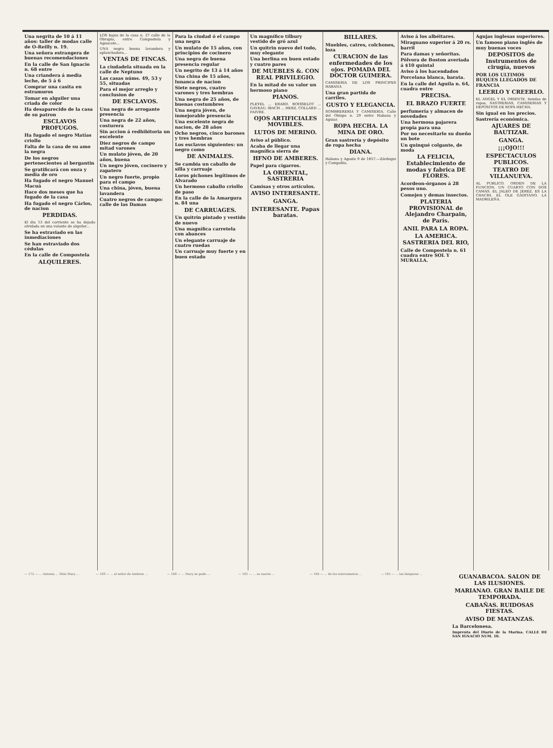Una negrita de 10 á 11 años: taller de modas calle de O-Reilly n. 19.
Una señora estrangera de buenas recomendaciones
En la calle de San Ignacio n. 68 entre
Una criandera á media leche, de 5 á 6
Comprar una casita en estramuros
Tomar en alquiler una criada de color
Ha desaparecido de la casa de su patron
ESCLAVOS PROFUGOS.
Ha fugado el negro Matías criollo
Falta de la casa de su amo la negra
De los negros pertenecientes al bergantin
Se gratificará con onza y media de oro
Ha fugado el negro Manuel Macuá
Hace dos meses que ha fugado de la casa
Ha fugado el negro Cárlos, de nacion
PERDIDAS.
El dia 13 del corriente se ha dejado olvidada en una volante de alquiler...
Se ha estraviado en las inmediaciones
Se han estraviado dos cédulas
En la calle de Compostela
ALQUILERES.
LOS bajos de la casa n. 27 calle de la Obrapía, entre Compostela y Aguacate...
UNA negra buena lavandera y aplanchadora...
VENTAS DE FINCAS.
La ciudadela situada en la calle de Neptuno
Las casas núms. 49, 53 y 55, situadas
Para el mejor arreglo y conclusion de
DE ESCLAVOS.
Una negra de arrogante presencia
Una negra de 22 años, costurera
Sin accion á redhibitoria un escelente
Diez negros de campo mitad varones
Un mulato jóven, de 20 años, buena
Un negro jóven, cocinero y zapatero
Un negro fuerte, propio para el campo
Una china, jóven, buena lavandera
Cuatro negros de campo: calle de las Damas
Para la ciudad ó el campo una negra
Un mulato de 15 años, con principios de cocinero
Una negra de buena presencia regular
Un negrito de 13 á 14 años
Una china de 15 años, lunanca de nacion
Siete negros, cuatro varones y tres hembras
Una negra de 25 años, de buenas costumbres
Una negra jóven, de inmejorable presencia
Una escelente negra de nacion, de 28 años
Ocho negros, cinco barones y tres hembras
Los esclavos siguientes: un negro como
DE ANIMALES.
Se cambia un caballo de silla y carruaje
Loros pichones legítimos de Alvarado
Un hermoso caballo criollo de paso
En la calle de la Amargura n. 84 una
DE CARRUAGES.
Un quitrin pintado y vestido de nuevo
Una magnífica carretela con abances
Un elegante carruaje de cuatro ruedas
Un carruaje muy fuerte y en buen estado
Un magnífico tilbury vestido de gró azul
Un quitrin nuevo del todo, muy elegante
Una berlina en buen estado y cuatro pares
DE MUEBLES &. CON REAL PRIVILEGIO.
En la mitad de su valor un hermoso piano
PIANOS.
PLEYEL ... ERARD. BOISSELOT ... GAVEAU. IBACH ... HERZ. COLLARD ... FAIVRE.
OJOS ARTIFICIALES MOVIBLES.
LUTOS DE MERINO.
Aviso al público.
Acaba de llegar una magnífica sierra de
HFNO DE AMBERES.
Papel para cigarros.
LA ORIENTAL, SASTRERIA
Camisas y otros artículos.
AVISO INTERESANTE.
GANGA.
INTERESANTE. Papas baratas.
BILLARES.
Muebles, catres, colchones, loza
CURACION de las enfermedades de los ojos. POMADA DEL DOCTOR GUIMERA.
CAMISERIA DE LOS PRINCIPES HABANA
Una gran partida de carriles.
GUSTO Y ELEGANCIA.
SOMBRERERIA Y CAMISERIA. Calle del Obispo n. 29 entre Habana y Aguiar.
ROPA HECHA. LA MINA DE ORO.
Gran sastrería y depósito de ropa hecha
DIANA.
Habana y Agosto 9 de 1857.—Zárdegui y Compañía.
Aviso á los albéitares.
Miraguano superior á 20 rs. barril
Para damas y señoritas.
Pólvora de Boston averiada á $10 quintal
Aviso á los hacendados
Porcelana blanca, barata.
En la calle del Aguila n. 64, cuadra entre
PRECISA.
EL BRAZO FUERTE
perfumería y almacen de novedades
Una hermosa pajarera propia para una
Por no necesitarlo su dueño un bote
Un quinqué colgante, de moda
LA FELICIA, Establecimiento de modas y fabrica DE FLORES.
Acordeon-órganos á 28 pesos uno.
Comejen y demas insectos.
PLATERIA PROVISIONAL de Alejandro Charpain, de París.
ANIL PARA LA ROPA.
LA AMERICA. SASTRERIA DEL RIO,
Calle de Compostela n. 61 cuadra entre SOL Y MURALLA.
Agujas inglesas superiores.
Un famoso piano inglés de muy buenas voces
DEPOSITOS de Instrumentos de cirugía, nuevos
POR LOS ULTIMOS BUQUES LLEGADOS DE FRANCIA
LEERLO Y CREERLO.
EL ANGEL Y EL ORIENTE. tiendas de ropas, SASTRERIAS, CAMISERIAS Y DEPOSITOS DE ROPA HECHA.
Sin igual en los precios.
Sastrería económica.
AJUARES DE BAUTIZAR.
GANGA.
¡¡¡OJO!!!
ESPECTACULOS PUBLICOS.
TEATRO DE VILLANUEVA.
AL PUBLICO. ORDEN DE LA FUNCION. UN CUARTO CON DOS CAMAS. EL JALEO DE JEREZ. ES LA CHACHI, EL OLE GADITANO. LA MADRILEÑA.
— 172 — ... Antonia ... Miss Mary ...
— 169 — ... el señor de Ambron ...
— 168 — ... Mary se pudo ... — 161 — ... su suerte ... — 164 — ... de los instrumentos ...
— 165 — ... las lámparas ...
GUANABACOA. SALON DE LAS ILUSIONES.
MARIANAO. GRAN BAILE DE TEMPORADA.
CABAÑAS. RUIDOSAS FIESTAS.
AVISO DE MATANZAS.
La Barcelonesa.
Imprenta del Diario de la Marina. CALLE DE SAN IGNACIO NUM. 10.